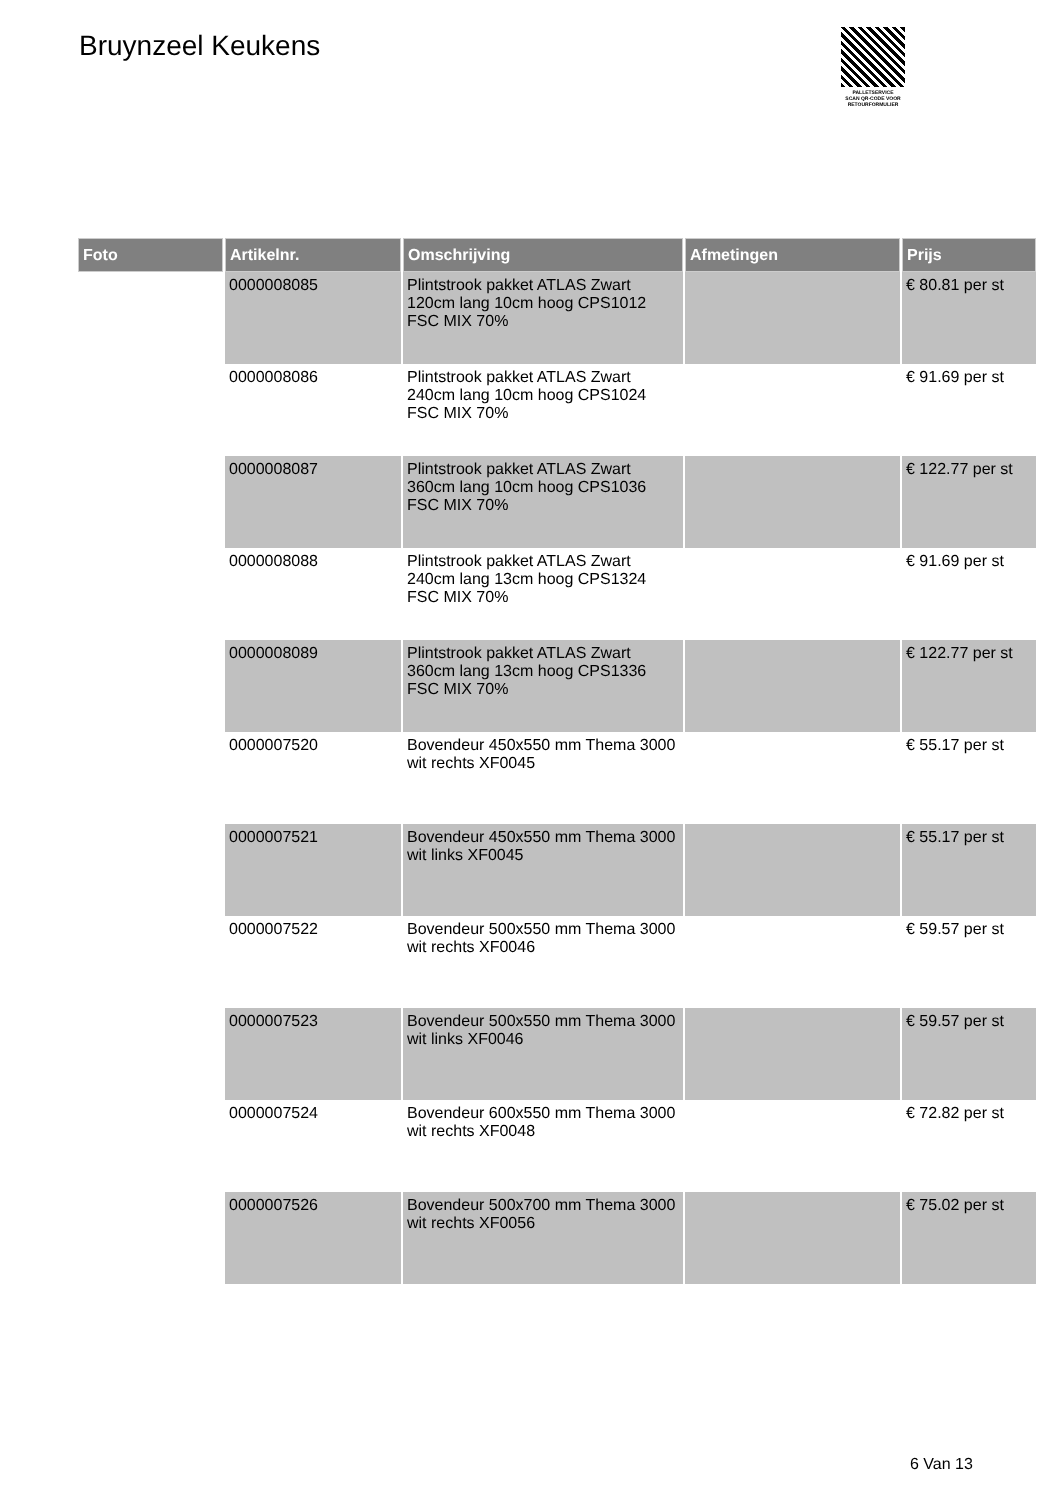Bruynzeel Keukens
PALLETSERVICE
SCAN QR-CODE VOOR RETOURFORMULIER
| Foto | Artikelnr. | Omschrijving | Afmetingen | Prijs |
| --- | --- | --- | --- | --- |
| | 0000008085 | Plintstrook pakket ATLAS Zwart 120cm lang 10cm hoog CPS1012 FSC MIX 70% | | € 80.81 per st |
| | 0000008086 | Plintstrook pakket ATLAS Zwart 240cm lang 10cm hoog CPS1024 FSC MIX 70% | | € 91.69 per st |
| | 0000008087 | Plintstrook pakket ATLAS Zwart 360cm lang 10cm hoog CPS1036 FSC MIX 70% | | € 122.77 per st |
| | 0000008088 | Plintstrook pakket ATLAS Zwart 240cm lang 13cm hoog CPS1324 FSC MIX 70% | | € 91.69 per st |
| | 0000008089 | Plintstrook pakket ATLAS Zwart 360cm lang 13cm hoog CPS1336 FSC MIX 70% | | € 122.77 per st |
| | 0000007520 | Bovendeur 450x550 mm Thema 3000 wit rechts XF0045 | | € 55.17 per st |
| | 0000007521 | Bovendeur 450x550 mm Thema 3000 wit links XF0045 | | € 55.17 per st |
| | 0000007522 | Bovendeur 500x550 mm Thema 3000 wit rechts XF0046 | | € 59.57 per st |
| | 0000007523 | Bovendeur 500x550 mm Thema 3000 wit links XF0046 | | € 59.57 per st |
| | 0000007524 | Bovendeur 600x550 mm Thema 3000 wit rechts XF0048 | | € 72.82 per st |
| | 0000007526 | Bovendeur 500x700 mm Thema 3000 wit rechts XF0056 | | € 75.02 per st |
6 Van 13